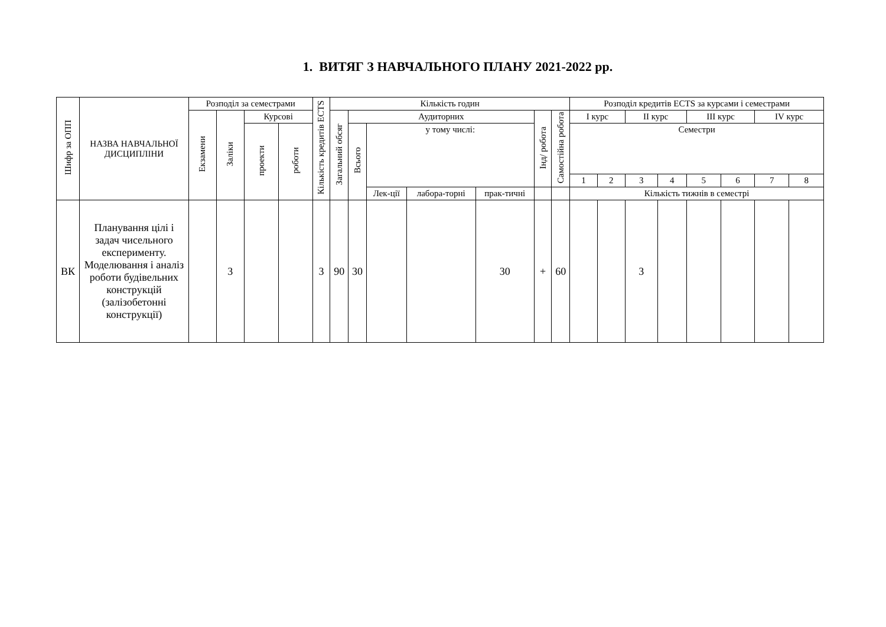1. ВИТЯГ З НАВЧАЛЬНОГО ПЛАНУ 2021-2022 рр.
| Шифр за ОПП | НАЗВА НАВЧАЛЬНОЇ ДИСЦИПЛІНИ | Розподіл за семестрами | | | | Кількість кредитів ECTS | Кількість годин | | | | | | | Розподіл кредитів ECTS за курсами і семестрами | | | | | | | |
| --- | --- | --- | --- | --- | --- | --- | --- | --- | --- | --- | --- | --- | --- | --- | --- | --- | --- | --- | --- | --- | --- |
| | | Екзамени | Заліки | Курсові | | | Загальний обсяг | Аудиторних | | | | Інд/ робота | Самостійна робота | І курс | | ІІ курс | | ІІІ курс | | ІV курс | |
| | | | | проекти | роботи | | | Всього | у тому числі: | | | | | Семестри | | | | | | | |
| | | | | | | | | | | | | | | 1 | 2 | 3 | 4 | 5 | 6 | 7 | 8 |
| | | | | | | | | | Лек-ції | лабора-торні | прак-тичні | | | Кількість тижнів в семестрі | | | | | | | |
| ВК | Планування цілі і задач чисельного експерименту. Моделювання і аналіз роботи будівельних конструкцій (залізобетонні конструкції) | | 3 | | | 3 | 90 | 30 | | | 30 | + | 60 | | | 3 | | | | | |